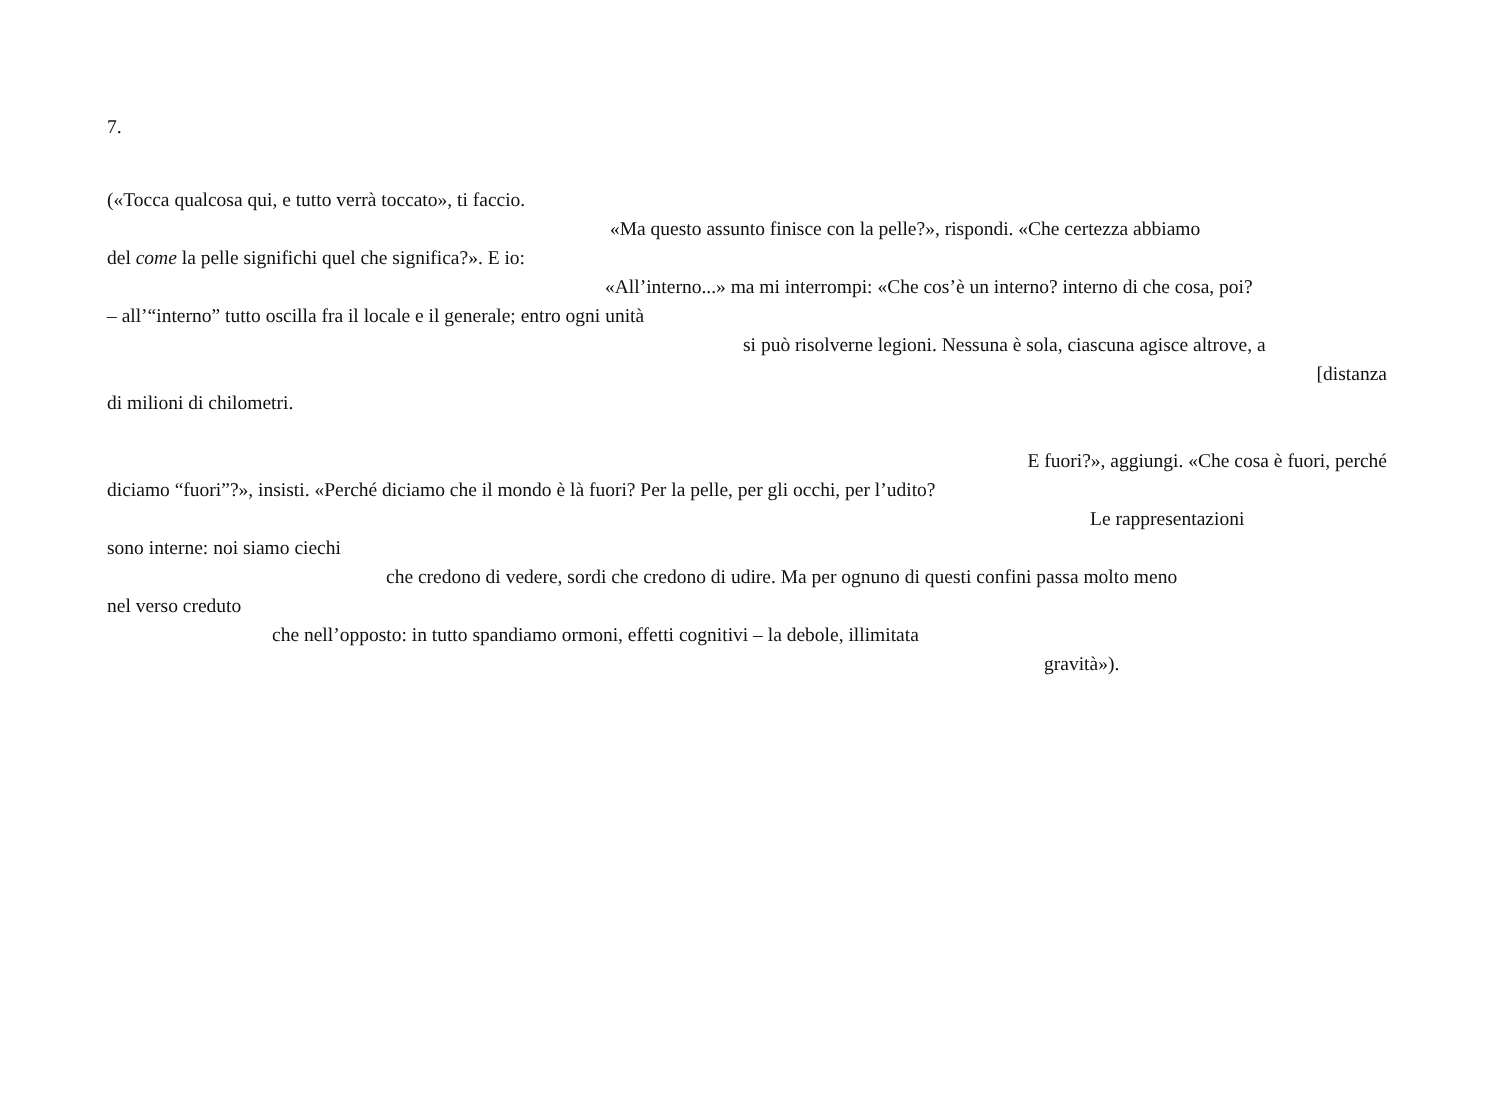7.
(«Tocca qualcosa qui, e tutto verrà toccato», ti faccio.
«Ma questo assunto finisce con la pelle?», rispondi. «Che certezza abbiamo
del come la pelle significhi quel che significa?». E io:
«All’interno...» ma mi interrompi: «Che cos’è un interno? interno di che cosa, poi?
– all’“interno” tutto oscilla fra il locale e il generale; entro ogni unità
si può risolverne legioni. Nessuna è sola, ciascuna agisce altrove, a
[distanza
di milioni di chilometri.
E fuori?», aggiungi. «Che cosa è fuori, perché
diciamo “fuori”?», insisti. «Perché diciamo che il mondo è là fuori? Per la pelle, per gli occhi, per l’udito?
Le rappresentazioni
sono interne: noi siamo ciechi
che credono di vedere, sordi che credono di udire. Ma per ognuno di questi confini passa molto meno
nel verso creduto
che nell’opposto: in tutto spandiamo ormoni, effetti cognitivi – la debole, illimitata
gravità»).